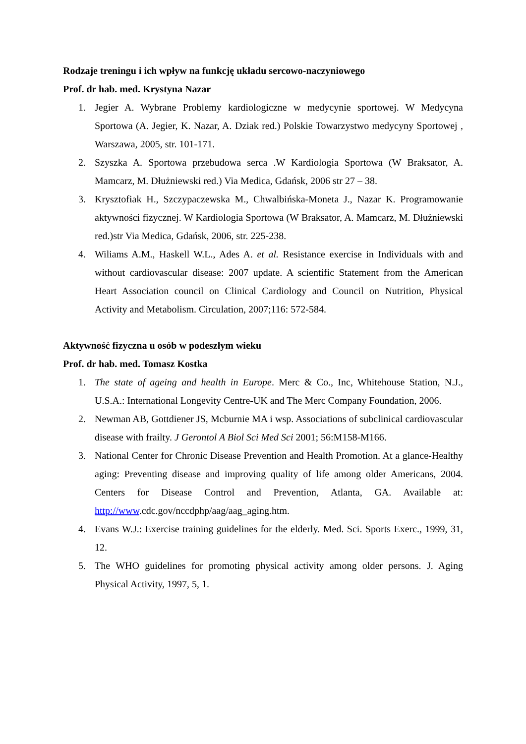Rodzaje treningu i ich wpływ na funkcję układu sercowo-naczyniowego
Prof. dr hab. med. Krystyna Nazar
1. Jegier A. Wybrane Problemy kardiologiczne w medycynie sportowej. W Medycyna Sportowa (A. Jegier, K. Nazar, A. Dziak red.) Polskie Towarzystwo medycyny Sportowej , Warszawa, 2005, str. 101-171.
2. Szyszka A. Sportowa przebudowa serca .W Kardiologia Sportowa (W Braksator, A. Mamcarz, M. Dłużniewski red.) Via Medica, Gdańsk, 2006 str 27 – 38.
3. Krysztofiak H., Szczypaczewska M., Chwalbińska-Moneta J., Nazar K. Programowanie aktywności fizycznej. W Kardiologia Sportowa (W Braksator, A. Mamcarz, M. Dłużniewski red.)str Via Medica, Gdańsk, 2006, str. 225-238.
4. Wiliams A.M., Haskell W.L., Ades A. et al. Resistance exercise in Individuals with and without cardiovascular disease: 2007 update. A scientific Statement from the American Heart Association council on Clinical Cardiology and Council on Nutrition, Physical Activity and Metabolism. Circulation, 2007;116: 572-584.
Aktywność fizyczna u osób w podeszłym wieku
Prof. dr hab. med. Tomasz Kostka
1. The state of ageing and health in Europe. Merc & Co., Inc, Whitehouse Station, N.J., U.S.A.: International Longevity Centre-UK and The Merc Company Foundation, 2006.
2. Newman AB, Gottdiener JS, Mcburnie MA i wsp. Associations of subclinical cardiovascular disease with frailty. J Gerontol A Biol Sci Med Sci 2001; 56:M158-M166.
3. National Center for Chronic Disease Prevention and Health Promotion. At a glance-Healthy aging: Preventing disease and improving quality of life among older Americans, 2004. Centers for Disease Control and Prevention, Atlanta, GA. Available at: http://www.cdc.gov/nccdphp/aag/aag_aging.htm.
4. Evans W.J.: Exercise training guidelines for the elderly. Med. Sci. Sports Exerc., 1999, 31, 12.
5. The WHO guidelines for promoting physical activity among older persons. J. Aging Physical Activity, 1997, 5, 1.